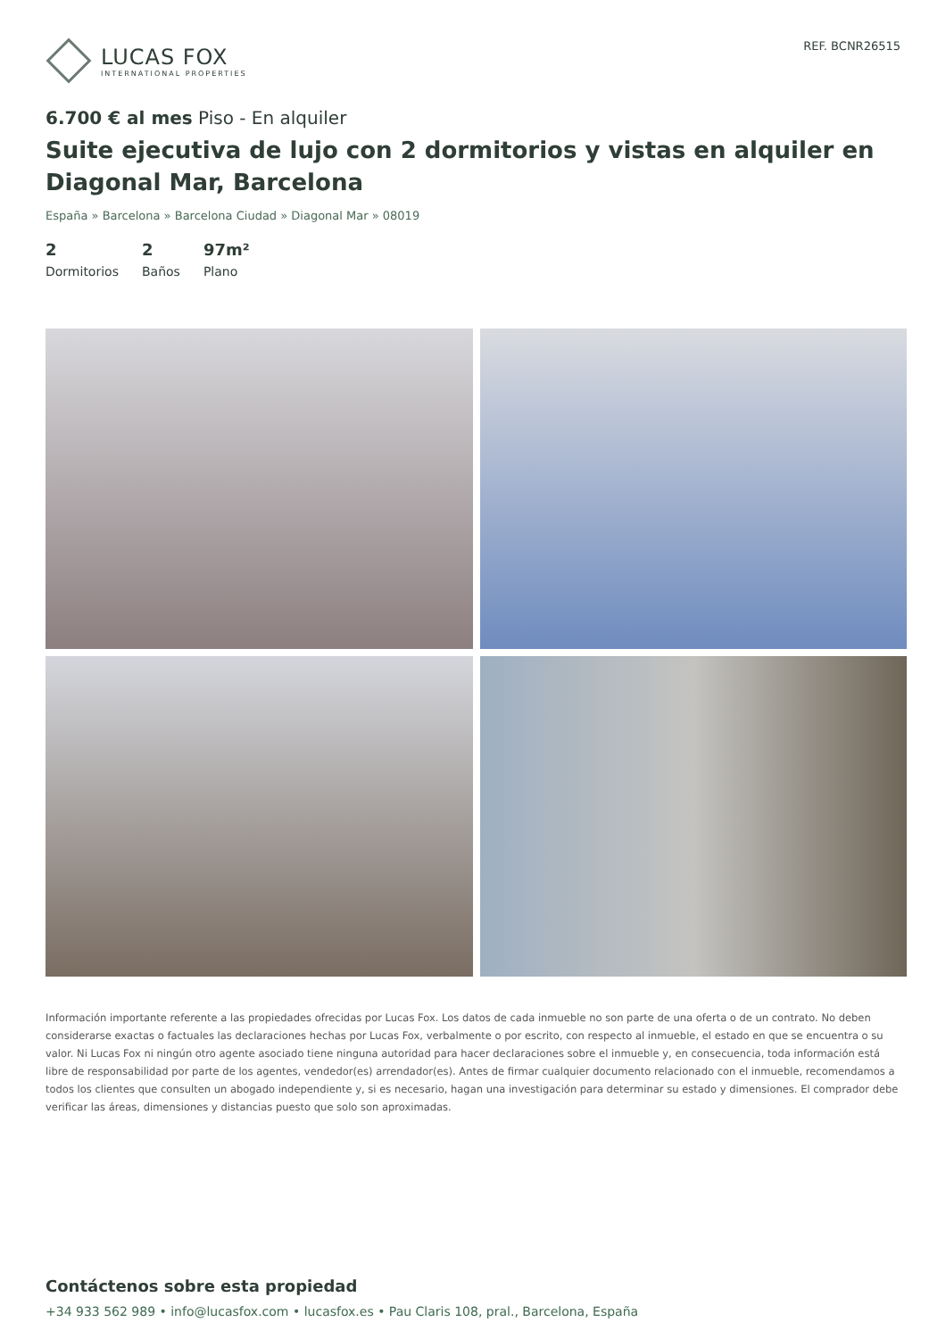LUCAS FOX
INTERNATIONAL PROPERTIES
REF. BCNR26515
6.700 € al mes Piso - En alquiler
Suite ejecutiva de lujo con 2 dormitorios y vistas en alquiler en Diagonal Mar, Barcelona
España » Barcelona » Barcelona Ciudad » Diagonal Mar » 08019
2
Dormitorios
2
Baños
97m²
Plano
Información importante referente a las propiedades ofrecidas por Lucas Fox. Los datos de cada inmueble no son parte de una oferta o de un contrato. No deben considerarse exactas o factuales las declaraciones hechas por Lucas Fox, verbalmente o por escrito, con respecto al inmueble, el estado en que se encuentra o su valor. Ni Lucas Fox ni ningún otro agente asociado tiene ninguna autoridad para hacer declaraciones sobre el inmueble y, en consecuencia, toda información está libre de responsabilidad por parte de los agentes, vendedor(es) arrendador(es). Antes de firmar cualquier documento relacionado con el inmueble, recomendamos a todos los clientes que consulten un abogado independiente y, si es necesario, hagan una investigación para determinar su estado y dimensiones. El comprador debe verificar las áreas, dimensiones y distancias puesto que solo son aproximadas.
Contáctenos sobre esta propiedad
+34 933 562 989 • info@lucasfox.com • lucasfox.es • Pau Claris 108, pral., Barcelona, España